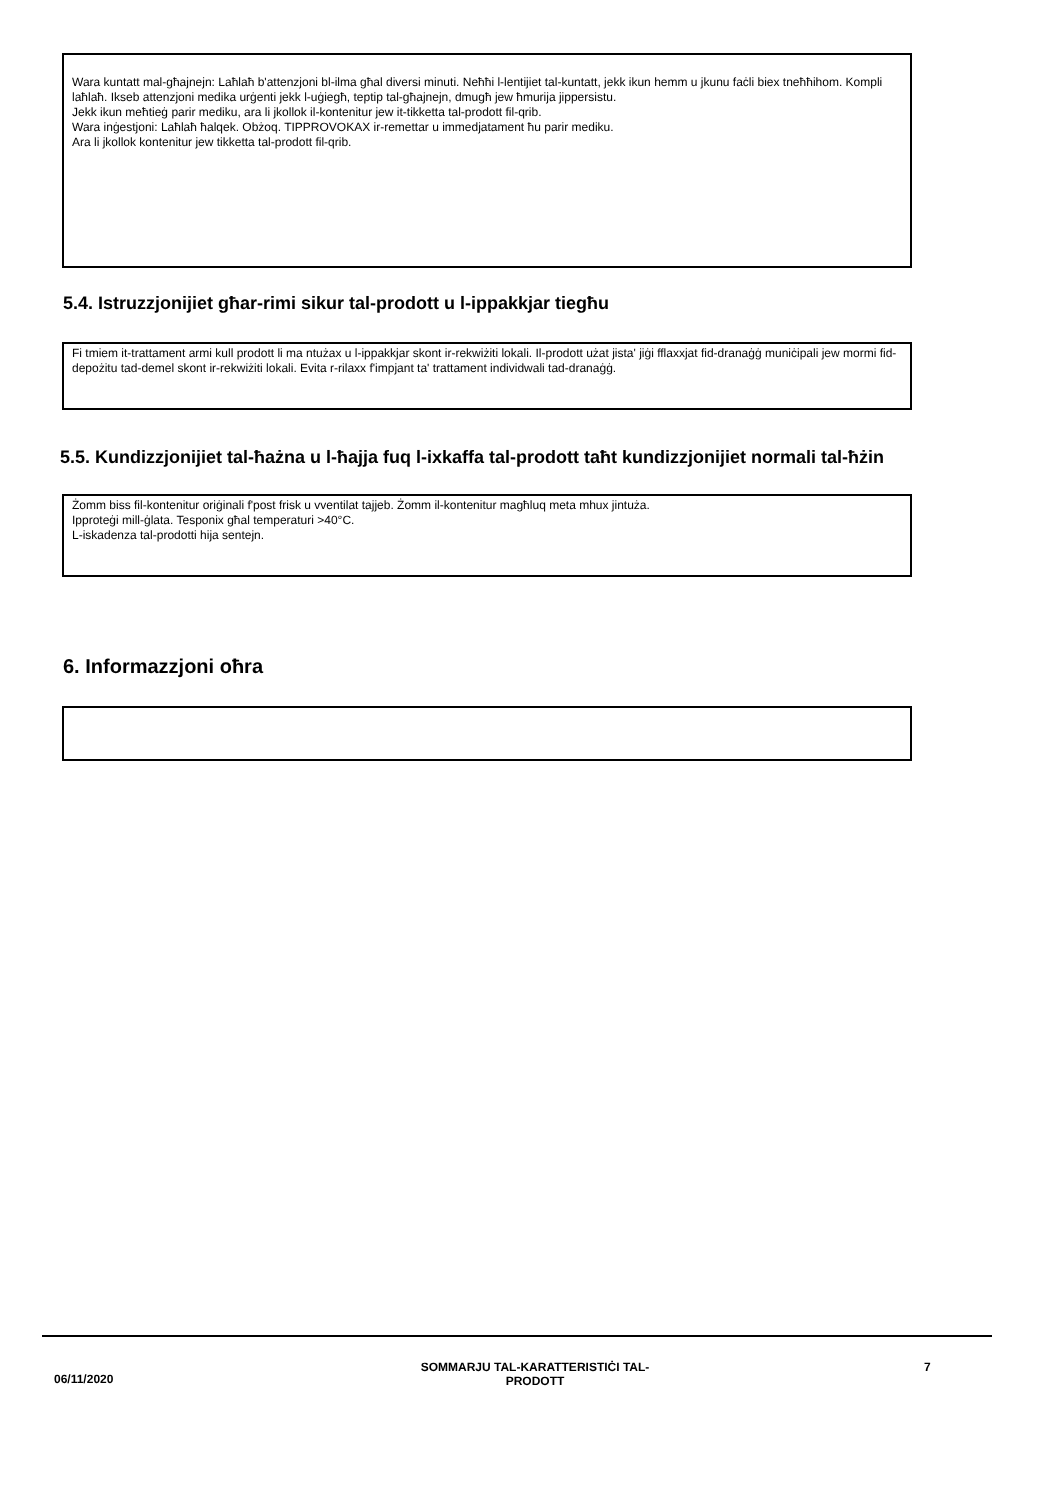Wara kuntatt mal-għajnejn: Laħlaħ b'attenzjoni bl-ilma għal diversi minuti. Neħħi l-lentijiet tal-kuntatt, jekk ikun hemm u jkunu faċli biex tneħħihom. Kompli laħlaħ. Ikseb attenzjoni medika urġenti jekk l-uġiegħ, teptip tal-għajnejn, dmugħ jew ħmurija jippersistu.
Jekk ikun meħtieġ parir mediku, ara li jkollok il-kontenitur jew it-tikketta tal-prodott fil-qrib.
Wara inġestjoni: Laħlaħ ħalqek. Obżoq. TIPPROVOKAX ir-remettar u immedjatament ħu parir mediku.
Ara li jkollok kontenitur jew tikketta tal-prodott fil-qrib.
5.4. Istruzzjonijiet għar-rimi sikur tal-prodott u l-ippakkjar tiegħu
Fi tmiem it-trattament armi kull prodott li ma ntużax u l-ippakkjar skont ir-rekwiżiti lokali. Il-prodott użat jista' jiġi fflaxxjat fid-dranaġġ muniċipali jew mormi fid-depożitu tad-demel skont ir-rekwiżiti lokali. Evita r-rilaxx f'impjant ta' trattament individwali tad-dranaġġ.
5.5. Kundizzjonijiet tal-ħażna u l-ħajja fuq l-ixkaffa tal-prodott taħt kundizzjonijiet normali tal-ħżin
Żomm biss fil-kontenitur oriġinali f'post frisk u vventilat tajjeb. Żomm il-kontenitur magħluq meta mhux jintuża.
Ipproteġi mill-ġlata. Tesponix għal temperaturi >40°C.
L-iskadenza tal-prodotti hija sentejn.
6. Informazzjoni oħra
06/11/2020
SOMMARJU TAL-KARATTERISTIĊI TAL-
PRODOTT
7